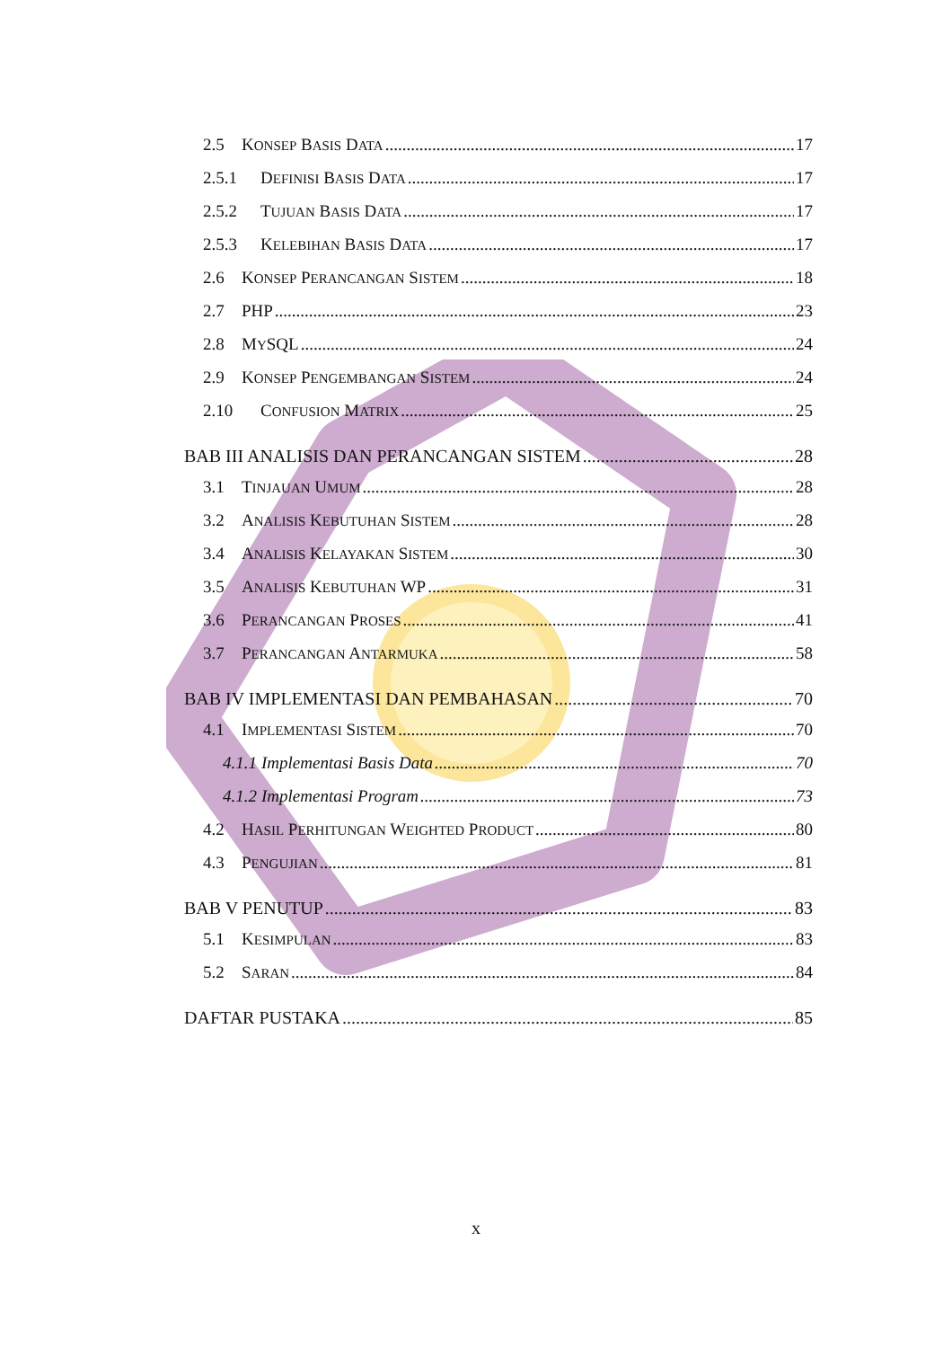2.5 KONSEP BASIS DATA 17
2.5.1 DEFINISI BASIS DATA 17
2.5.2 TUJUAN BASIS DATA 17
2.5.3 KELEBIHAN BASIS DATA 17
2.6 KONSEP PERANCANGAN SISTEM 18
2.7 PHP 23
2.8 MYSQL 24
2.9 KONSEP PENGEMBANGAN SISTEM 24
2.10 CONFUSION MATRIX 25
BAB III ANALISIS DAN PERANCANGAN SISTEM 28
3.1 TINJAUAN UMUM 28
3.2 ANALISIS KEBUTUHAN SISTEM 28
3.4 ANALISIS KELAYAKAN SISTEM 30
3.5 ANALISIS KEBUTUHAN WP 31
3.6 PERANCANGAN PROSES 41
3.7 PERANCANGAN ANTARMUKA 58
BAB IV IMPLEMENTASI DAN PEMBAHASAN 70
4.1 IMPLEMENTASI SISTEM 70
4.1.1 Implementasi Basis Data 70
4.1.2 Implementasi Program 73
4.2 HASIL PERHITUNGAN WEIGHTED PRODUCT 80
4.3 PENGUJIAN 81
BAB V PENUTUP 83
5.1 KESIMPULAN 83
5.2 SARAN 84
DAFTAR PUSTAKA 85
x